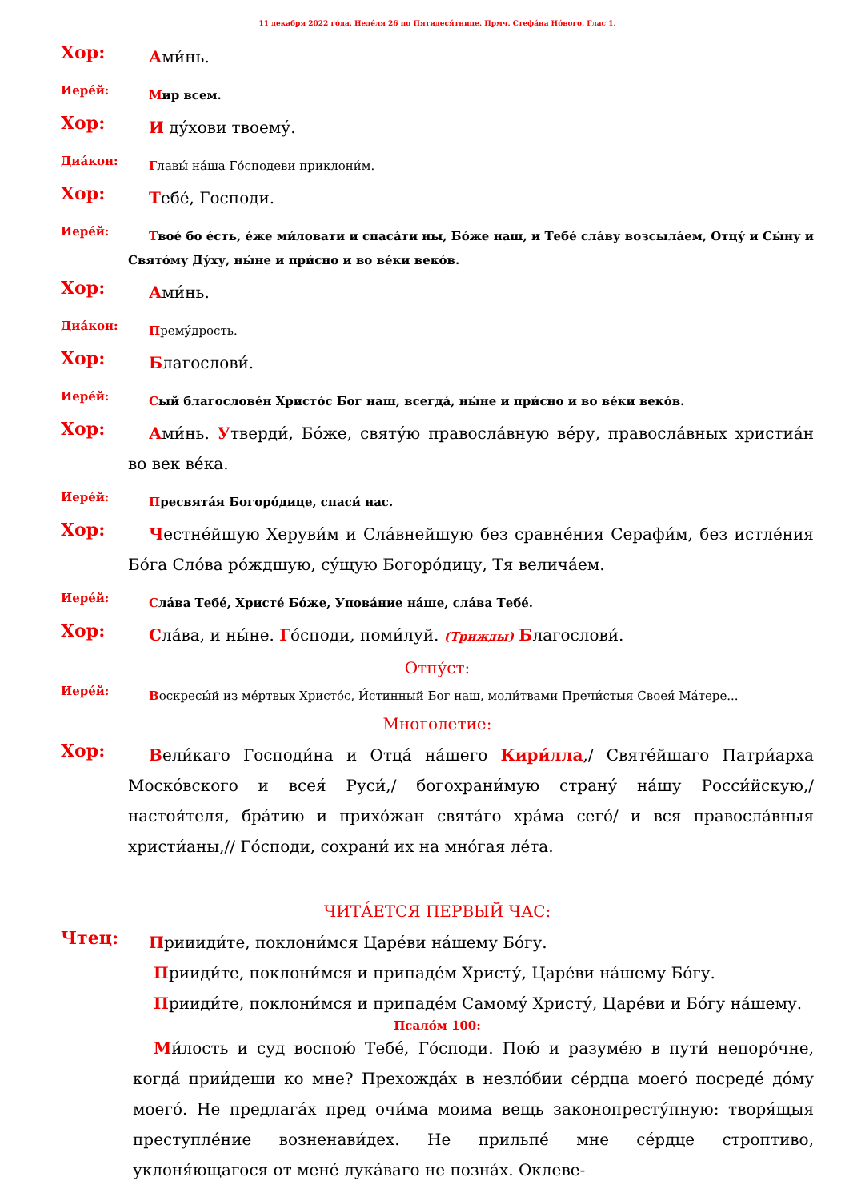11 декабря 2022 го́да. Неде́ля 26 по Пятидеся́тнице. Прмч. Стефа́на Но́вого. Глас 1.
Хор:
Ами́нь.
Иере́й:
Мир всем.
Хор:
И ду́хови твоему́.
Диа́кон:
Главы́ на́ша Го́сподеви приклони́м.
Хор:
Тебе́, Господи.
Иере́й:
Твое́ бо е́сть, е́же ми́ловати и спаса́ти ны, Бо́же наш, и Тебе́ сла́ву возсыла́ем, Отцу́ и Сы́ну и Свято́му Ду́ху, ны́не и при́сно и во ве́ки веко́в.
Хор:
Ами́нь.
Диа́кон:
Прему́дрость.
Хор:
Благослови́.
Иере́й:
Сый благослове́н Христо́с Бог наш, всегда́, ны́не и при́сно и во ве́ки веко́в.
Хор:
Ами́нь. Утверди́, Бо́же, святу́ю правосла́вную ве́ру, правосла́вных хри­стиа́н во век ве́ка.
Иере́й:
Пресвята́я Богоро́дице, спаси́ нас.
Хор:
Честне́йшую Херуви́м и Сла́внейшую без сравне́ния Серафи́м, без истле́ния Бо́га Сло́ва ро́ждшую, су́щую Богоро́дицу, Тя велича́ем.
Иере́й:
Сла́ва Тебе́, Христе́ Бо́же, Упова́ние на́ше, сла́ва Тебе́.
Хор:
Сла́ва, и ны́не. Го́споди, поми́луй. (Трижды) Благослови́.
Отпу́ст:
Иере́й:
Воскресы́й из ме́ртвых Христо́с, И́стинный Бог наш, моли́твами Пречи́стыя Своея́ Ма́тере...
Многолетие:
Хор:
Вели́каго Господи́на и Отца́ на́шего Кири́лла,/ Святе́йшаго Патри́арха Моско́вского и всея́ Руси́,/ богохрани́мую страну́ на́шу Росси́йскую,/ настоя́теля, бра́тию и прихо́жан свята́го хра́ма сего́/ и вся правосла́вныя христи́аны,// Го́споди, сохрани́ их на мно́гая ле́та.
ЧИТА́ЕТСЯ ПЕРВЫЙ ЧАС:
Чтец:
Приииди́те, поклони́мся Царе́ви на́шему Бо́гу.
Прииди́те, поклони́мся и припаде́м Христу́, Царе́ви на́шему Бо́гу.
Прииди́те, поклони́мся и припаде́м Самому́ Христу́, Царе́ви и Бо́гу на́шему.
Псало́м 100:
Ми́лость и суд воспою́ Тебе́, Го́споди. Пою́ и разуме́ю в пути́ непо­ро́чне, когда́ прии́деши ко мне? Прехожда́х в незло́бии се́рдца моего́ по­среде́ до́му моего́. Не предлага́х пред очи́ма моима вещь законопре­сту́пную: творя́щыя преступле́ние возненави́дех. Не прильпе́ мне се́рдце строптиво, уклоня́ющагося от мене́ лука́ваго не позна́х. Оклеве-